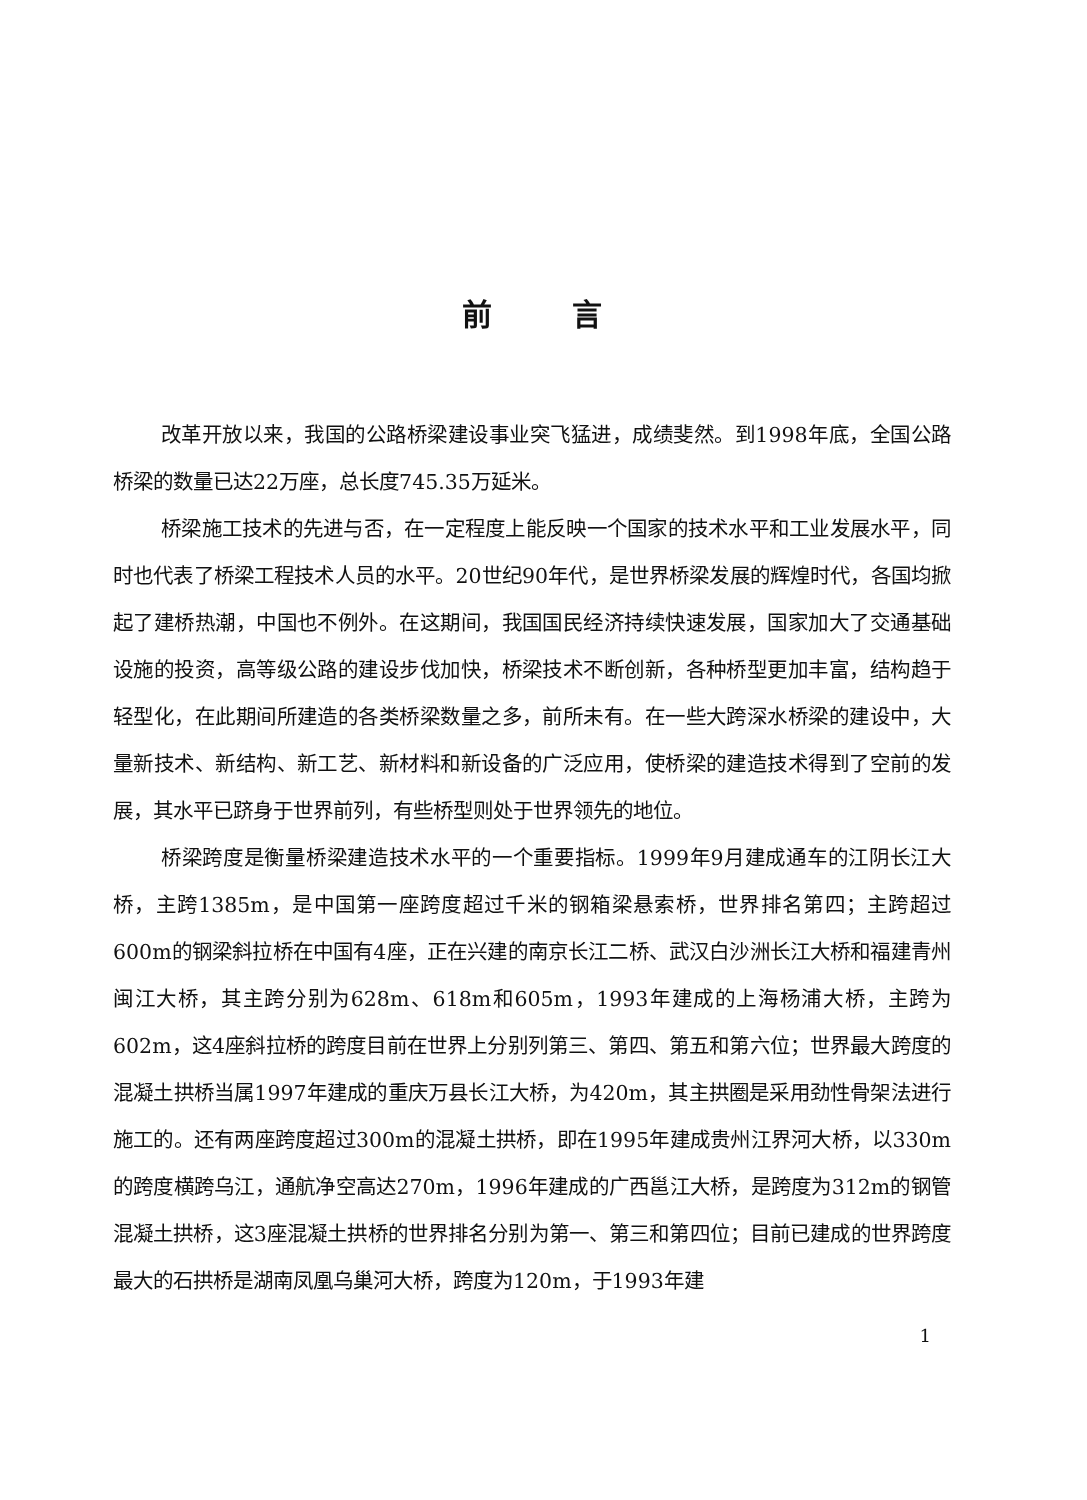前言
改革开放以来，我国的公路桥梁建设事业突飞猛进，成绩斐然。到1998年底，全国公路桥梁的数量已达22万座，总长度745.35万延米。
桥梁施工技术的先进与否，在一定程度上能反映一个国家的技术水平和工业发展水平，同时也代表了桥梁工程技术人员的水平。20世纪90年代，是世界桥梁发展的辉煌时代，各国均掀起了建桥热潮，中国也不例外。在这期间，我国国民经济持续快速发展，国家加大了交通基础设施的投资，高等级公路的建设步伐加快，桥梁技术不断创新，各种桥型更加丰富，结构趋于轻型化，在此期间所建造的各类桥梁数量之多，前所未有。在一些大跨深水桥梁的建设中，大量新技术、新结构、新工艺、新材料和新设备的广泛应用，使桥梁的建造技术得到了空前的发展，其水平已跻身于世界前列，有些桥型则处于世界领先的地位。
桥梁跨度是衡量桥梁建造技术水平的一个重要指标。1999年9月建成通车的江阴长江大桥，主跨1385m，是中国第一座跨度超过千米的钢箱梁悬索桥，世界排名第四；主跨超过600m的钢梁斜拉桥在中国有4座，正在兴建的南京长江二桥、武汉白沙洲长江大桥和福建青州闽江大桥，其主跨分别为628m、618m和605m，1993年建成的上海杨浦大桥，主跨为602m，这4座斜拉桥的跨度目前在世界上分别列第三、第四、第五和第六位；世界最大跨度的混凝土拱桥当属1997年建成的重庆万县长江大桥，为420m，其主拱圈是采用劲性骨架法进行施工的。还有两座跨度超过300m的混凝土拱桥，即在1995年建成贵州江界河大桥，以330m的跨度横跨乌江，通航净空高达270m，1996年建成的广西邕江大桥，是跨度为312m的钢管混凝土拱桥，这3座混凝土拱桥的世界排名分别为第一、第三和第四位；目前已建成的世界跨度最大的石拱桥是湖南凤凰乌巢河大桥，跨度为120m，于1993年建
1